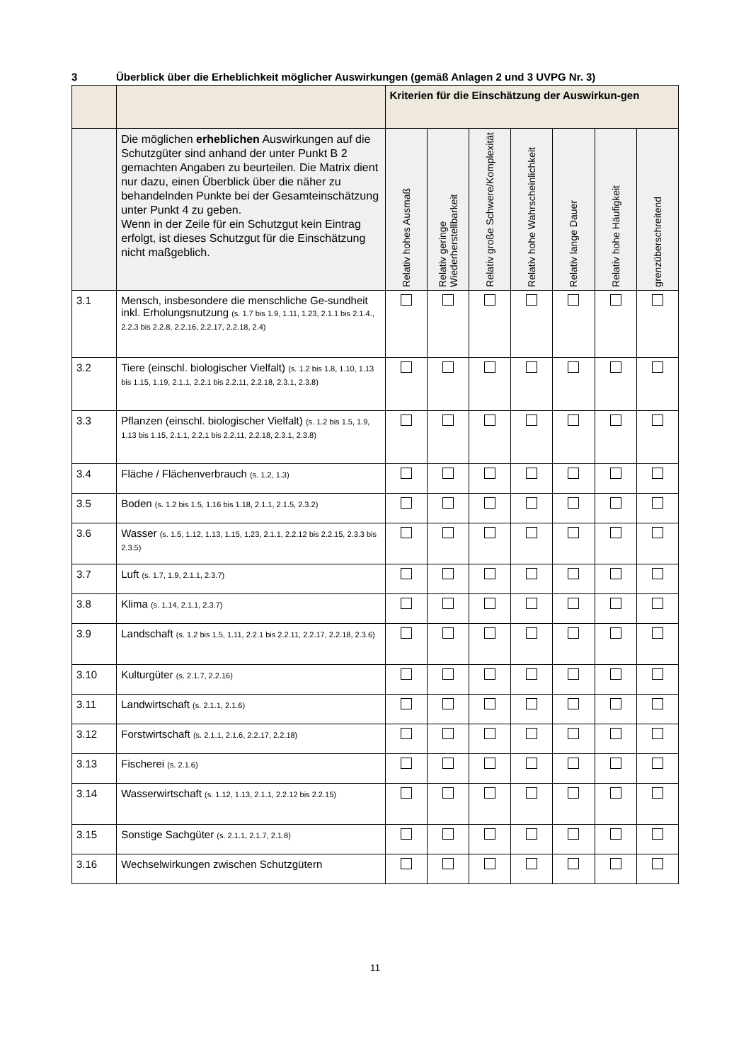3 Überblick über die Erheblichkeit möglicher Auswirkungen (gemäß Anlagen 2 und 3 UVPG Nr. 3)
| | | Kriterien für die Einschätzung der Auswirkun-gen | | | | | | |
| --- | --- | --- | --- | --- | --- | --- | --- | --- |
| | Die möglichen erheblichen Auswirkungen auf die Schutzgüter sind anhand der unter Punkt B 2 gemachten Angaben zu beurteilen. Die Matrix dient nur dazu, einen Überblick über die näher zu behandelnden Punkte bei der Gesamteinschätzung unter Punkt 4 zu geben. Wenn in der Zeile für ein Schutzgut kein Eintrag erfolgt, ist dieses Schutzgut für die Einschätzung nicht maßgeblich. | Relativ hohes Ausmaß | Relativ geringe Wiederherstellbarkeit | Relativ große Schwere/Komplexität | Relativ hohe Wahrscheinlichkeit | Relativ lange Dauer | Relativ hohe Häufigkeit | grenzüberschreitend |
| 3.1 | Mensch, insbesondere die menschliche Ge-sundheit inkl. Erholungsnutzung (s. 1.7 bis 1.9, 1.11, 1.23, 2.1.1 bis 2.1.4., 2.2.3 bis 2.2.8, 2.2.16, 2.2.17, 2.2.18, 2.4) | | | | | | | |
| 3.2 | Tiere (einschl. biologischer Vielfalt) (s. 1.2 bis 1.8, 1.10, 1.13 bis 1.15, 1.19, 2.1.1, 2.2.1 bis 2.2.11, 2.2.18, 2.3.1, 2.3.8) | | | | | | | |
| 3.3 | Pflanzen (einschl. biologischer Vielfalt) (s. 1.2 bis 1.5, 1.9, 1.13 bis 1.15, 2.1.1, 2.2.1 bis 2.2.11, 2.2.18, 2.3.1, 2.3.8) | | | | | | | |
| 3.4 | Fläche / Flächenverbrauch (s. 1.2, 1.3) | | | | | | | |
| 3.5 | Boden (s. 1.2 bis 1.5, 1.16 bis 1.18, 2.1.1, 2.1.5, 2.3.2) | | | | | | | |
| 3.6 | Wasser (s. 1.5, 1.12, 1.13, 1.15, 1.23, 2.1.1, 2.2.12 bis 2.2.15, 2.3.3 bis 2.3.5) | | | | | | | |
| 3.7 | Luft (s. 1.7, 1.9, 2.1.1, 2.3.7) | | | | | | | |
| 3.8 | Klima (s. 1.14, 2.1.1, 2.3.7) | | | | | | | |
| 3.9 | Landschaft (s. 1.2 bis 1.5, 1.11, 2.2.1 bis 2.2.11, 2.2.17, 2.2.18, 2.3.6) | | | | | | | |
| 3.10 | Kulturgüter (s. 2.1.7, 2.2.16) | | | | | | | |
| 3.11 | Landwirtschaft (s. 2.1.1, 2.1.6) | | | | | | | |
| 3.12 | Forstwirtschaft (s. 2.1.1, 2.1.6, 2.2.17, 2.2.18) | | | | | | | |
| 3.13 | Fischerei (s. 2.1.6) | | | | | | | |
| 3.14 | Wasserwirtschaft (s. 1.12, 1.13, 2.1.1, 2.2.12 bis 2.2.15) | | | | | | | |
| 3.15 | Sonstige Sachgüter (s. 2.1.1, 2.1.7, 2.1.8) | | | | | | | |
| 3.16 | Wechselwirkungen zwischen Schutzgütern | | | | | | | |
11